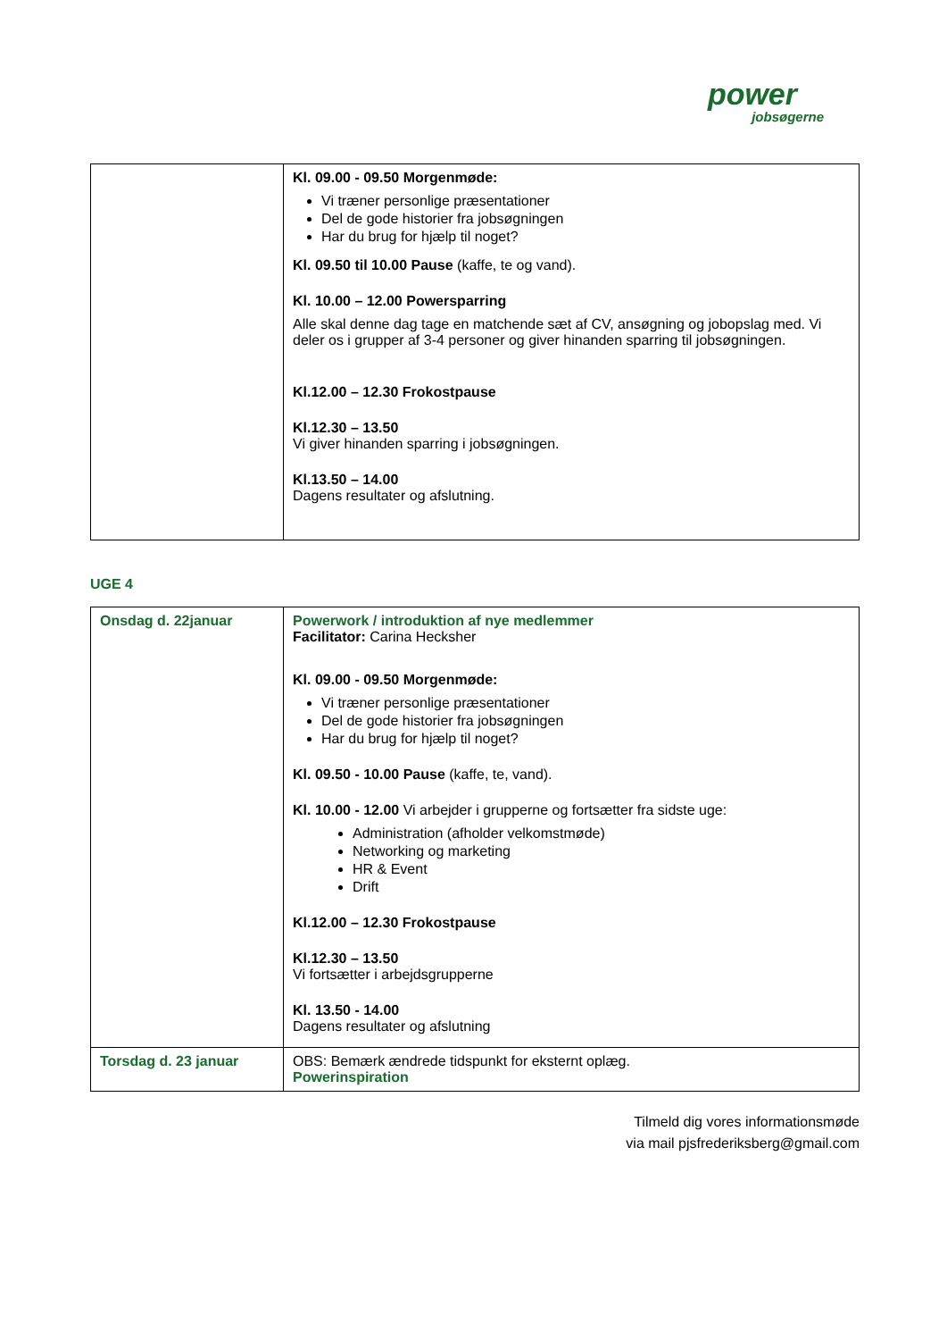power
jobsøgerne
| | Kl. 09.00 - 09.50 Morgenmøde: Vi træner personlige præsentationer Del de gode historier fra jobsøgningen Har du brug for hjælp til noget? Kl. 09.50 til 10.00 Pause (kaffe, te og vand). Kl. 10.00 – 12.00 Powersparring Alle skal denne dag tage en matchende sæt af CV, ansøgning og jobopslag med. Vi deler os i grupper af 3-4 personer og giver hinanden sparring til jobsøgningen. Kl.12.00 – 12.30 Frokostpause Kl.12.30 – 13.50 Vi giver hinanden sparring i jobsøgningen. Kl.13.50 – 14.00 Dagens resultater og afslutning. |
UGE 4
| Onsdag d. 22januar | Powerwork / introduktion af nye medlemmer Facilitator: Carina Hecksher Kl. 09.00 - 09.50 Morgenmøde: Vi træner personlige præsentationer Del de gode historier fra jobsøgningen Har du brug for hjælp til noget? Kl. 09.50 - 10.00 Pause (kaffe, te, vand). Kl. 10.00 - 12.00 Vi arbejder i grupperne og fortsætter fra sidste uge: Administration (afholder velkomstmøde) Networking og marketing HR & Event Drift Kl.12.00 – 12.30 Frokostpause Kl.12.30 – 13.50 Vi fortsætter i arbejdsgrupperne Kl. 13.50 - 14.00 Dagens resultater og afslutning |
| Torsdag d. 23 januar | OBS: Bemærk ændrede tidspunkt for eksternt oplæg. Powerinspiration |
Tilmeld dig vores informationsmøde
via mail pjsfrederiksberg@gmail.com